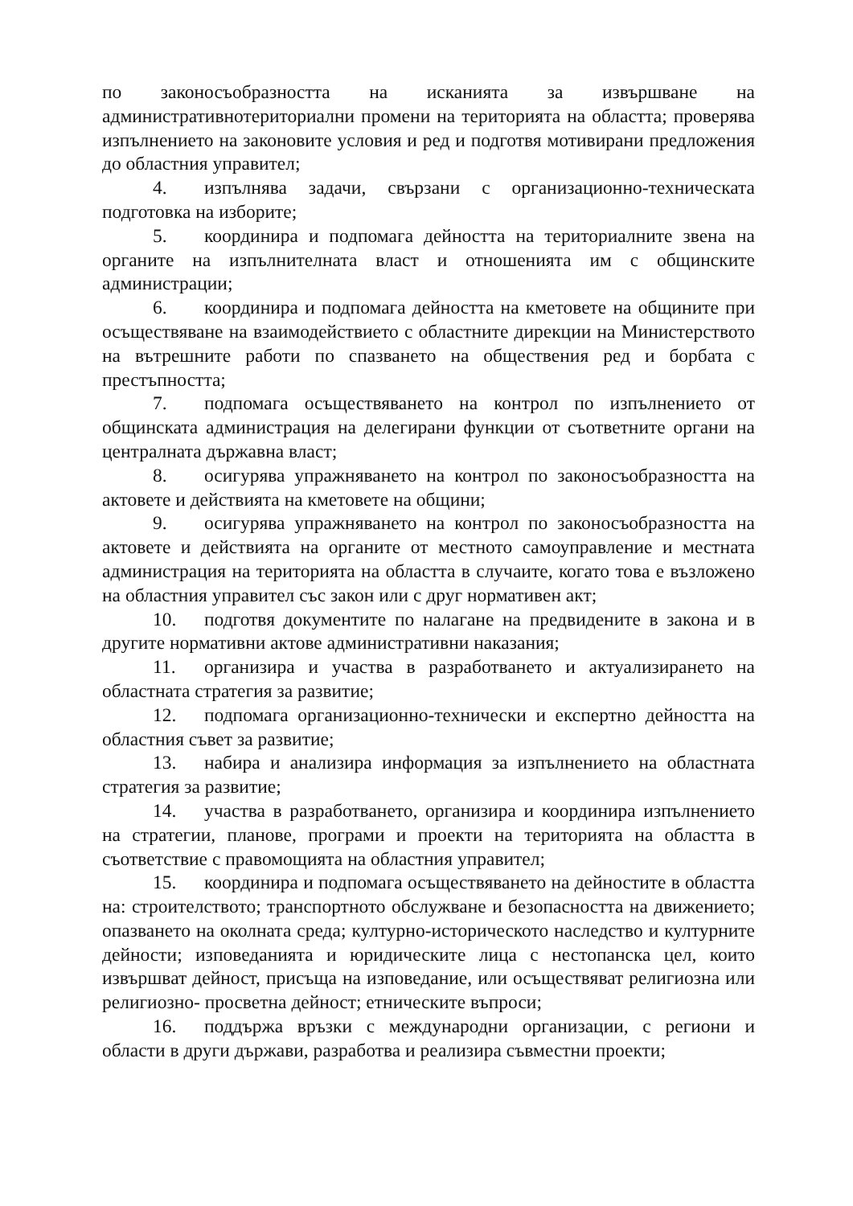по законосъобразността на исканията за извършване на административнотериториални промени на територията на областта; проверява изпълнението на законовите условия и ред и подготвя мотивирани предложения до областния управител;
4. изпълнява задачи, свързани с организационно-техническата подготовка на изборите;
5. координира и подпомага дейността на териториалните звена на органите на изпълнителната власт и отношенията им с общинските администрации;
6. координира и подпомага дейността на кметовете на общините при осъществяване на взаимодействието с областните дирекции на Министерството на вътрешните работи по спазването на обществения ред и борбата с престъпността;
7. подпомага осъществяването на контрол по изпълнението от общинската администрация на делегирани функции от съответните органи на централната държавна власт;
8. осигурява упражняването на контрол по законосъобразността на актовете и действията на кметовете на общини;
9. осигурява упражняването на контрол по законосъобразността на актовете и действията на органите от местното самоуправление и местната администрация на територията на областта в случаите, когато това е възложено на областния управител със закон или с друг нормативен акт;
10. подготвя документите по налагане на предвидените в закона и в другите нормативни актове административни наказания;
11. организира и участва в разработването и актуализирането на областната стратегия за развитие;
12. подпомага организационно-технически и експертно дейността на областния съвет за развитие;
13. набира и анализира информация за изпълнението на областната стратегия за развитие;
14. участва в разработването, организира и координира изпълнението на стратегии, планове, програми и проекти на територията на областта в съответствие с правомощията на областния управител;
15. координира и подпомага осъществяването на дейностите в областта на: строителството; транспортното обслужване и безопасността на движението; опазването на околната среда; културно-историческото наследство и културните дейности; изповеданията и юридическите лица с нестопанска цел, които извършват дейност, присъща на изповедание, или осъществяват религиозна или религиозно- просветна дейност; етническите въпроси;
16. поддържа връзки с международни организации, с региони и области в други държави, разработва и реализира съвместни проекти;